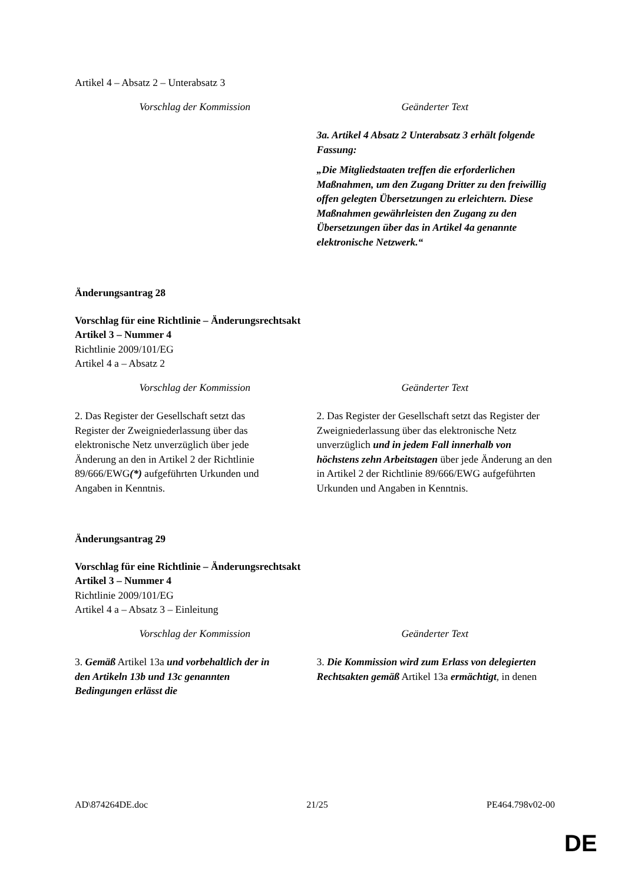Artikel 4 – Absatz 2 – Unterabsatz 3
| Vorschlag der Kommission | Geänderter Text |
| --- | --- |
| | 3a. Artikel 4 Absatz 2 Unterabsatz 3 erhält folgende Fassung: „Die Mitgliedstaaten treffen die erforderlichen Maßnahmen, um den Zugang Dritter zu den freiwillig offen gelegten Übersetzungen zu erleichtern. Diese Maßnahmen gewährleisten den Zugang zu den Übersetzungen über das in Artikel 4a genannte elektronische Netzwerk.“ |
Änderungsantrag 28
Vorschlag für eine Richtlinie – Änderungsrechtsakt
Artikel 3 – Nummer 4
Richtlinie 2009/101/EG
Artikel 4 a – Absatz 2
| Vorschlag der Kommission | Geänderter Text |
| --- | --- |
| 2. Das Register der Gesellschaft setzt das Register der Zweigniederlassung über das elektronische Netz unverzüglich über jede Änderung an den in Artikel 2 der Richtlinie 89/666/EWG (*) aufgeführten Urkunden und Angaben in Kenntnis. | 2. Das Register der Gesellschaft setzt das Register der Zweigniederlassung über das elektronische Netz unverzüglich und in jedem Fall innerhalb von höchstens zehn Arbeitstagen über jede Änderung an den in Artikel 2 der Richtlinie 89/666/EWG aufgeführten Urkunden und Angaben in Kenntnis. |
Änderungsantrag 29
Vorschlag für eine Richtlinie – Änderungsrechtsakt
Artikel 3 – Nummer 4
Richtlinie 2009/101/EG
Artikel 4 a – Absatz 3 – Einleitung
| Vorschlag der Kommission | Geänderter Text |
| --- | --- |
| 3. Gemäß Artikel 13a und vorbehaltlich der in den Artikeln 13b und 13c genannten Bedingungen erlässt die | 3. Die Kommission wird zum Erlass von delegierten Rechtsakten gemäß Artikel 13a ermächtigt , in denen |
AD\874264DE.doc 21/25 PE464.798v02-00
DE